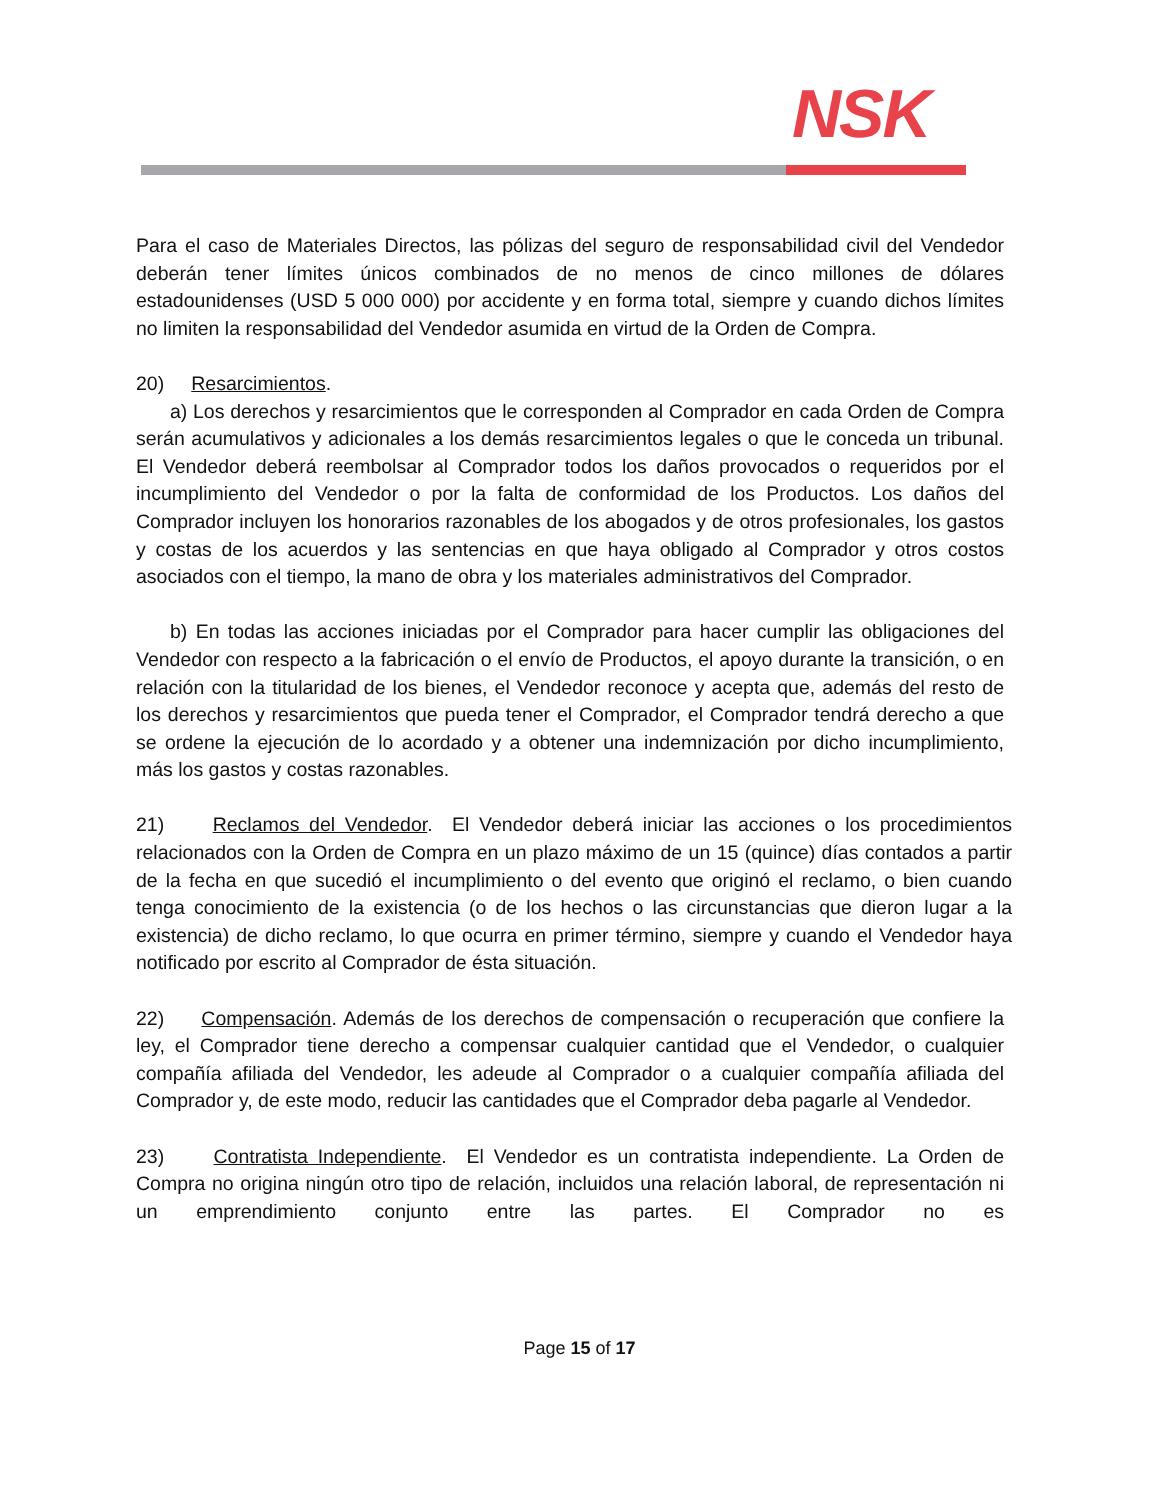NSK
Para el caso de Materiales Directos, las pólizas del seguro de responsabilidad civil del Vendedor deberán tener límites únicos combinados de no menos de cinco millones de dólares estadounidenses (USD 5 000 000) por accidente y en forma total, siempre y cuando dichos límites no limiten la responsabilidad del Vendedor asumida en virtud de la Orden de Compra.
20) Resarcimientos.
a) Los derechos y resarcimientos que le corresponden al Comprador en cada Orden de Compra serán acumulativos y adicionales a los demás resarcimientos legales o que le conceda un tribunal. El Vendedor deberá reembolsar al Comprador todos los daños provocados o requeridos por el incumplimiento del Vendedor o por la falta de conformidad de los Productos. Los daños del Comprador incluyen los honorarios razonables de los abogados y de otros profesionales, los gastos y costas de los acuerdos y las sentencias en que haya obligado al Comprador y otros costos asociados con el tiempo, la mano de obra y los materiales administrativos del Comprador.
b) En todas las acciones iniciadas por el Comprador para hacer cumplir las obligaciones del Vendedor con respecto a la fabricación o el envío de Productos, el apoyo durante la transición, o en relación con la titularidad de los bienes, el Vendedor reconoce y acepta que, además del resto de los derechos y resarcimientos que pueda tener el Comprador, el Comprador tendrá derecho a que se ordene la ejecución de lo acordado y a obtener una indemnización por dicho incumplimiento, más los gastos y costas razonables.
21) Reclamos del Vendedor. El Vendedor deberá iniciar las acciones o los procedimientos relacionados con la Orden de Compra en un plazo máximo de un 15 (quince) días contados a partir de la fecha en que sucedió el incumplimiento o del evento que originó el reclamo, o bien cuando tenga conocimiento de la existencia (o de los hechos o las circunstancias que dieron lugar a la existencia) de dicho reclamo, lo que ocurra en primer término, siempre y cuando el Vendedor haya notificado por escrito al Comprador de ésta situación.
22) Compensación. Además de los derechos de compensación o recuperación que confiere la ley, el Comprador tiene derecho a compensar cualquier cantidad que el Vendedor, o cualquier compañía afiliada del Vendedor, les adeude al Comprador o a cualquier compañía afiliada del Comprador y, de este modo, reducir las cantidades que el Comprador deba pagarle al Vendedor.
23) Contratista Independiente. El Vendedor es un contratista independiente. La Orden de Compra no origina ningún otro tipo de relación, incluidos una relación laboral, de representación ni un emprendimiento conjunto entre las partes. El Comprador no es
Page 15 of 17